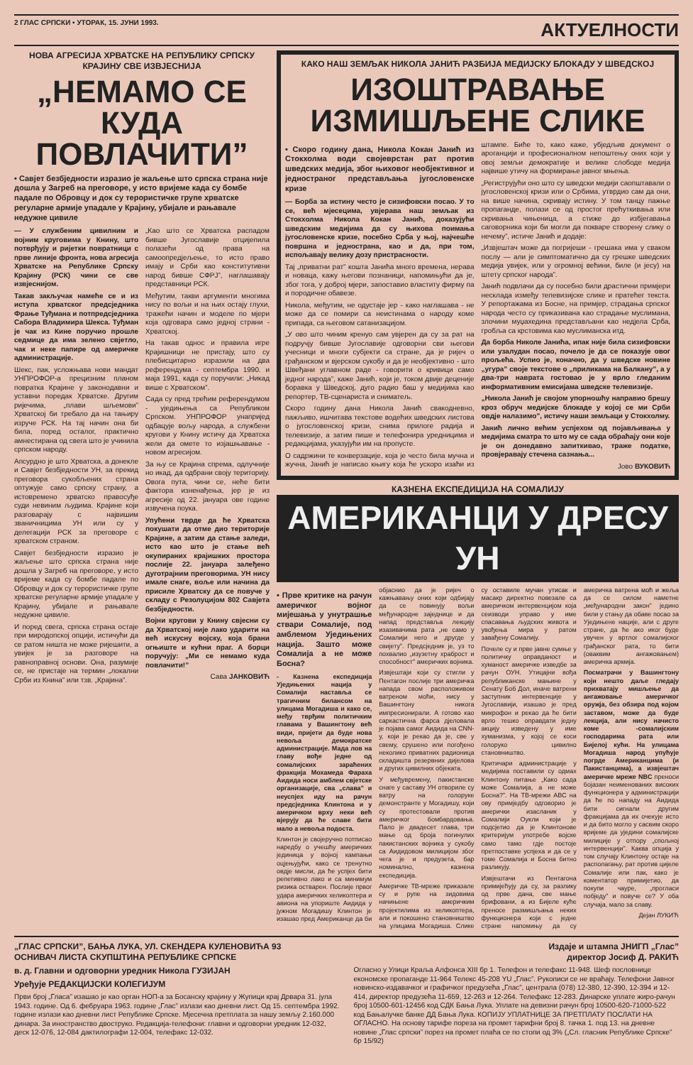2 ГЛАС СРПСКИ • УТОРАК, 15. ЈУНИ 1993. АКТУЕЛНОСТИ
НОВА АГРЕСИЈА ХРВАТСКЕ НА РЕПУБЛИКУ СРПСКУ КРАЈИНУ СВЕ ИЗВЈЕСНИЈА
„НЕМАМО СЕ КУДА ПОВЛАЧИТИ”
• Савјет безбједности изразио је жаљење што српска страна није дошла у Загреб на преговоре, у исто вријеме када су бомбе падале по Обровцу и док су терористичке групе хрватске регуларне армије упадале у Крајину, убијале и рањавале недужне цивиле
— У службеним цивилним и војним круговима у Книну, што потврђују и ријетки повратници с прве линије фронта, нова агресија Хрватске на Републике Српску Крајину (РСК) чини се све извјеснијом.
Такав закључак намеће се и из иступа хрватског предсједника Фрање Туђмана и потпредсједника Сабора Владимира Шекса. Туђман је чак из Кине поручио прошле седмице да има зелено свјетло, чак и неке папире од америчке администрације.
Шекс, пак, усложњава нови мандат УНПРОФОР-а прецизним планом повратка Крајине у законодавни и уставни поредак Хрватске. Другим ријечима, „плави шљемови” Хрватској би требало да на тањиру изруче РСК. На тај начин она би била, поред осталог, практично амнестирана од свега што је учинила српском народу.
Апсурдно је што Хрватска, а донекле и Савјет безбједности УН, за прекид преговора сукобљених страна оптужује само српску страну, а истовремено хрватско правосуђе суди невиним људима. Крајине који разговарају с највишим званичницима УН или су у делегацији РСК за преговоре с хрватском страном.
Савјет безбједности изразио је жаљење што српска страна није дошла у Загреб на преговоре, у исто вријеме када су бомбе падале по Обровцу и док су терористичке групе хрватске регуларне армије упадале у Крајину, убијале и рањавале недужне цивиле.
И поред свега, српска страна остаје при миродопској опцији, истичући да се ратом ништа не може ријешити, а увијек је за разговоре на равноправној основи. Она, разумије се, не пристаје на термин „локални Срби из Книна” или тзв. „Крајина”.
„Као што се Хрватска распадом бивше Југославије отцијепила полазећи од права на самоопредјељење, то исто право имају и Срби као конститутивни народ бивше СФРЈ”, наглашавају представници РСК.
Међутим, такви аргументи многима нису по вољи и на њих остају глухи, тражећи начин и моделе по мјери која одговара само једној страни - Хрватској.
На такав однос и правила игре Крајишници не пристају, што су плебисцитарно изразили на два референдума - септембра 1990. и маја 1991, када су поручили: „Никад више с Хрватском”.
Сада су пред трећим референдумом - уједињења са Републиком Српском. УНПРОФОР унапријед одбацује вољу народа, а службени кругови у Книну истичу да Хрватска жели да омете то изјашњавање - новом агресијом.
За њу се Крајина спрема, одлучније но икад, да одбрани своју територију. Овога пута, чини се, неће бити фактора изненађења, јер је из агресије од 22. јануара ове године извучена поука.
Упућени тврде да ће Хрватска покушати да отме дио територије Крајине, а затим да стање заледи, исто као што је стање већ окупираних крајишких простора послије 22. јануара залеђено дуготрајним преговорима. УН нису имале снаге, воље или начина да присиле Хрватску да се повуче у складу с Резолуцијом 802 Савјета безбједности.
Војни кругови у Книну свјесни су да Хрватској није лако ударити на већ искусну војску, која брани огњиште и кућни праг. А борци поручују: „Ми се немамо куда повлачити!”
Сава ЈАНКОВИЋ
КАКО НАШ ЗЕМЉАК НИКОЛА ЈАНИЋ РАЗБИЈА МЕДИЈСКУ БЛОКАДУ У ШВЕДСКОЈ
ИЗОШТРАВАЊЕ ИЗМИШЉЕНЕ СЛИКЕ
• Скоро годину дана, Никола Кокан Јанић из Стокхолма води својеврстан рат против шведских медија, због њиховог необјективног и једностраног представљања југословенске кризе
— Борба за истину често је сизифовски посао. У то се, већ мјесецима, увјерава наш земљак из Стокхолма Никола Кокан Јанић, доказујући шведским медијима да су њихова поимања југословенске кризе, посебно Срба у њој, најчешће површна и једнострана, као и да, при том, испољавају велику дозу пристрасности.
Тај „приватни рат” кошта Јанића много времена, нерава и новаца, кажу његови познаници, напомињући да је, због тога, у доброј мјери, запоставио властиту фирму па и породичне обавезе.
Никола, међутим, не одустаје јер - како наглашава - не може да се помири са неистинама о народу коме припада, са његовом сатанизацијом.
„У ово што чиним кренуо сам увјерен да су за рат на подручју бивше Југославије одговорни сви његови учесници и многи субјекти са стране, да је ријеч о грађанском и вјерском сукобу и да је необјективно - што Швеђани углавном раде - говорити о кривици само једног народа”, каже Јанић, који је, током двије деценије боравка у Шведској, дуго радио баш у медијима као репортер, ТВ-сценариста и сниматељ.
Скоро годину дана Никола Јанић свакодневно, пажљиво, ишчитава текстове водећих шведских листова о југословенској кризи, снима прилоге радија и телевизије, а затим пише и телефонира уредницима и редакцијама, указујући им на пропусте.
О садржини те конверзације, која је често била мучна и жучна, Јанић је написао књигу која ће ускоро изаћи из штампе. Биће то, како каже, убједљив документ о ароганцији и професионалном непоштењу оних који у овој земљи демократије и велике слободе медија највише утичу на формирање јавног мњења.
„Региструјући оно што су шведски медији саопштавали о југословенској кризи или о Србима, утврдио сам да они, на више начина, скривају истину. У том танцу пажње пропагандe, полази се од простог прећуткивања или скривања чињеница, а стиже до избјегавања саговорника који би могли да покваре створену слику о нечему”, истиче Јанић и додаје:
„Извјештач може да погријеши - грешака има у сваком послу — али је симптоматично да су грешке шведских медија увијек, или у огромној већини, биле (и јесу) на штету српског народа”.
Јанић подвлачи да су посебно били драстични примјери несклада између телевизијске слике и пратећег текста. У репортажама из Босне, на примјер, страдања српског народа често су приказивана као страдање муслимана, злочини муџахедина представљани као недјела Срба, гробља са крстовима као муслиманска итд.
Да борба Николе Јанића, ипак није била сизифовски или узалудан посао, почело је да се показује овог прољећа. Успио је, коначно, да у шведске новине „угура” своје текстове о „приликама на Балкану”, а у два-три наврата гостовао је у врло гледаним информативним емисијама шведске телевизије.
„Никола Јанић је својом упорношћу направио брешу кроз обруч медијске блокаде у којој се ми Срби овдје налазимо”, истичу наши земљаци у Стокхолму.
Јанић лично већим успјехом од појављивања у медијима сматра то што му се сада обраћају они које је он донедавно запиткивао, траже податке, провјеравају стечена сазнања...
Јово ВУКОВИЋ
КАЗНЕНА ЕКСПЕДИЦИЈА НА СОМАЛИЈУ
АМЕРИКАНЦИ У ДРЕСУ УН
• Прве критике на рачун америчког војног мијешања у унутрашње ствари Сомалије, под амблемом Уједињених нација. Зашто може Сомалија а не може Босна?
- Казнена експедиција Уједињених нација у Сомалији наставља се трагичним билансом на улицама Могадиша и како се, међу тврђим политичким главама у Вашингтону већ види, пријети да буде нова невоља демократске администрације. Мада лов на главу вође једне од сомалијских зараћених фракција Мохамеда Фараха Аидида носи амблем свјетске организације, сва „слава” и неуспјех иду на рачун предсједника Клинтона и у америчком врху неки већ вјерују да ће славе бити мало а невоља подоста.
Клинтон је својеручно потписао наредбу о учешћу америчких јединица у војној кампањи оцјењујући, како се тренутно овдје мисли, да ће успјех бити репетивно лако и са минимум ризика остварен. Послије првог удара америчких хеликоптера и авиона на упориште Аидида у јужном Могадишу Клинтон је изашао пред Американце да би објаснио да је ријеч о кажњавању оних који одбијају да се повинују вољи међународне заједнице и да напад представља лекцију изазивачима рата „не само у Сомалији него и другде у свијету”. Предсједник је, уз то похвалио „изузетну храброст и способност” америчких војника.
Извјештаји који су стигли у Пентагон послије три америчка напада свом расположивом ватреном моћи, нису у Вашингтону никога импресионирали. А готово као саркастична фарса дјеловала је појава самог Аидида на CNN-у, који је рекао да је, све у свему, срушено или погођено неколико приватних радионица складишта резервних дијелова и других цивилних објеката.
У међувремену, пакистанске снаге у саставу УН отвориле су ватру на голоруке демонстранте у Могадишу, који су протестовали против америчког бомбардовања. Пало је двадесет главa, три мање од броја погинулих пакистанских војника у сукобу са Аидидовом милицијом због чега је и предузета, бар номинално, казнена експедиција.
Америчке ТВ-мреже приказале су и рупе на зидовима начињене америчким пројектилима из хеликоптера, али и покошено становништво на улицама Могадиша. Слике су оставиле мучан утисак и масакр директно повезале са америчком интервенцијом која сеизводи управо у име спасавања људских живота и увођења мира у ратом завађену Сомалију.
Почеле су и прве јавне сумње у политичку оправданост и хуманост америчке изведбе за рачун ОУН. Утицајни вођа републиканске мањине у Сенату Боб Дол, иначе ватрени заступник интервенције у Југославији, изашао је пред микрофон и рекао да ће бити врло тешко оправдати једну акцију изведену у име хуманизма, у којој се коси голоруко цивилно становништво.
Критичари администрације у медијима поставили су одмах Клинтону питање „Како сада може Сомалија, а не може Босна?”. На ТВ-мрежи АВС на ову примједбу одговорио је амерички изасланик у Сомалији Оукли који је подсјетио да је Клинтонове критеријум употребе војске само тамо гдје постоје претпоставке успјеха и да се у томе Сомалија и Босна битно разликују.
Извјештачи из Пентагона примијећују да су, за разлику од прве дана, све мање брифовани, а из Бијеле куће преносе размишљања неких функционера који с једне стране напомињу да су америчка ватрена моћ и жеља да се силом наметне „међународни закон” једино били у стању да обаве посао за Уједињене нације, али с друге стране, да ће ако иког буде увучен у вртлог сомалијског грађанског рата, то бити (оваквим ангажовањем) америчка армија.
Посматрачи у Вашингтону који нешто даље гледају прихватају мишљење да ангажовање америчког оружја, без обзира под којом заставом, може да буде лекција, али нису начисто коме -сомалијским господарима рата или Бијелој кући. На улицама Могадиша народ упућује погрде Американцима (и Пакистанцима), а извјештач америчке мреже NBC преноси бојазан неименованих високих функционера у администрацији да ће по нападу на Аидида бити сигнали другим фракцијама да их очекује исто и да бито могло у сасвим скоро вријеме да уједини сомалијске милиције у отпору „спољној интервенцији”. Каква опција у том случају Клинтону остаје на располагању, рат против цијеле Сомалије или пак, како је коментатор примијетио, да покупи чауре, „прогласи побједу” и повуче се? У оба случаја, мало за славу.
Дејан ЛУКИЋ
„ГЛАС СРПСКИ”, БАЊА ЛУКА, УЛ. СКЕНДЕРА КУЛЕНОВИЋА 93
ОСНИВАЧ ЛИСТА СКУПШТИНА РЕПУБЛИКЕ СРПСКЕ
в. д. Главни и одговорни уредник Никола ГУЗИЈАН
Уређује РЕДАКЦИЈСКИ КОЛЕГИЈУМ
Први број „Гласа” изашао је као орган НОП-а за Босанску крајину у Жупици крај Дрвара 31. јула 1943. године. Од 6. фебруара 1963. године „Глас” излази као дневни лист. Од 15. септембра 1992. године излази као дневни лист Републике Српске. Мјесечна претплата за нашу земљу 2.160.000 динара. За иностранство двоструко. Редакција-телефони: главни и одговорни уредник 12-032, деск 12-076, 12-084 дактилографи 12-004, телефакс 12-032.
Издаје и штампа ЈНИГП „Глас”
директор Јосиф Д. РАКИЋ
Огласно у Улици Краља Алфонса XIII бр 1. Телефон и телефакс 11-948. Шеф пословнице економске пропаганде 11-964 Телекс 45-208 YU „Глас”. Рукописи се не враћају. Телефони Јавног новинско-издавачког и графичког предузећа „Глас”, централа (078) 12-380, 12-390, 12-394 и 12-414, директор предузећа 11-659, 12-263 и 12-264. Телефакс 12-283. Динарске уплате жиро-рачун број 10500-601-12456 код СДК Бања Лука. Уплате на девизни рачун број 10500-620-71000-522 код Бањалучке банке ДД Бања Лука. КОПИЈУ УПЛАТНИЦЕ ЗА ПРЕТПЛАТУ ПОСЛАТИ НА ОГЛАСНО. На основу тарифе пореза на промет тарифни број 8. тачка 1. под 13. на дневне новине „Глас српски” порез на промет плаћа се по стопи од 3% („Сл. гласник Републике Српске” бр 15/92)